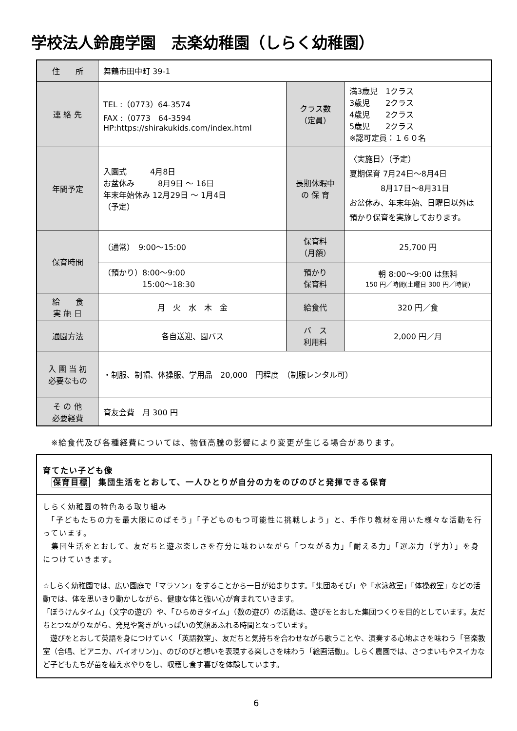学校法人鈴鹿学園　志楽幼稚園（しらく幼稚園）
| 住 所 | 舞鶴市田中町 39-1 | | |
| 連 絡 先 | TEL :（0773）64-3574 FAX :（0773 64-3594 HP:https://shirakukids.com/index.html | クラス数 （定員） | 満3歳児 1クラス 3歳児 2クラス 4歳児 2クラス 5歳児 2クラス ※認可定員：１６０名 |
| 年間予定 | 入園式 4月8日 お盆休み 8月9日 ～ 16日 年末年始休み 12月29日 ～ 1月4日 （予定） | 長期休暇中 の 保 育 | 〈実施日〉（予定） 夏期保育 7月24日～8月4日 8月17日～8月31日 お盆休み、年末年始、日曜日以外は 預かり保育を実施しております。 |
| 保育時間 | （通常） 9:00～15:00 | 保育料 （月額） | 25,700 円 |
| | （預かり）8:00～9:00 15:00～18:30 | 預かり 保育料 | 朝 8:00～9:00 は無料 150 円／時間(土曜日 300 円／時間) |
| 給 食 実 施 日 | 月 火 水 木 金 | 給食代 | 320 円／食 |
| 通園方法 | 各自送迎、園バス | バ ス 利用料 | 2,000 円／月 |
| 入 園 当 初 必要なもの | ・制服、制帽、体操服、学用品 20,000 円程度 （制服レンタル可） | | |
| そ の 他 必要経費 | 育友会費 月 300 円 | | |
※給食代及び各種経費については、物価高騰の影響により変更が生じる場合があります。
育てたい子ども像
　保育目標　集団生活をとおして、一人ひとりが自分の力をのびのびと発揮できる保育
しらく幼稚園の特色ある取り組み
　「子どもたちの力を最大限にのばそう」「子どものもつ可能性に挑戦しよう」と、手作り教材を用いた様々な活動を行っています。
　集団生活をとおして、友だちと遊ぶ楽しさを存分に味わいながら「つながる力」「耐える力」「選ぶ力（学力）」を身につけていきます。
☆しらく幼稚園では、広い園庭で「マラソン」をすることから一日が始まります。「集団あそび」や「水泳教室」「体操教室」などの活動では、体を思いきり動かしながら、健康な体と強い心が育まれていきます。
「ぼうけんタイム」（文字の遊び）や、「ひらめきタイム」（数の遊び）の活動は、遊びをとおした集団つくりを目的としています。友だちとつながりながら、発見や驚きがいっぱいの笑顔あふれる時間となっています。
　遊びをとおして英語を身につけていく「英語教室」、友だちと気持ちを合わせながら歌うことや、演奏する心地よさを味わう「音楽教室（合唱、ピアニカ、バイオリン)」、のびのびと想いを表現する楽しさを味わう「絵画活動」。しらく農園では、さつまいもやスイカなど子どもたちが苗を植え水やりをし、収穫し食す喜びを体験しています。
6